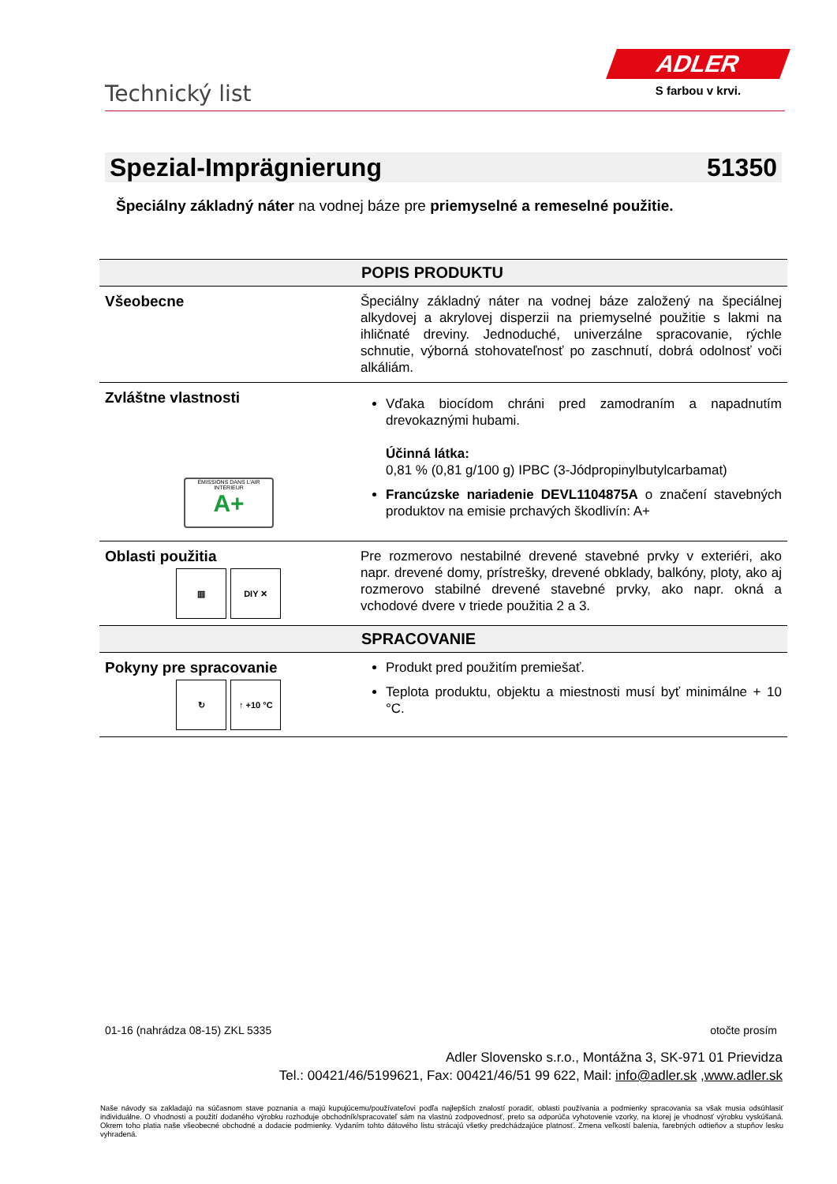Technický list
ADLER
S farbou v krvi.
Spezial-Imprägnierung 51350
Špeciálny základný náter na vodnej báze pre priemyselné a remeselné použitie.
| POPIS PRODUKTU | |
| --- | --- |
| Všeobecne | Špeciálny základný náter na vodnej báze založený na špeciálnej alkydovej a akrylovej disperzii na priemyselné použitie s lakmi na ihličnaté dreviny. Jednoduché, univerzálne spracovanie, rýchle schnutie, výborná stohovateľnosť po zaschnutí, dobrá odolnosť voči alkáliám. |
| Zvláštne vlastnosti ÉMISSIONS DANS L'AIR INTÉRIEUR A+ | Vďaka biocídom chráni pred zamodraním a napadnutím drevokaznými hubami. Účinná látka: 0,81 % (0,81 g/100 g) IPBC (3-Jódpropinylbutylcarbamat) Francúzske nariadenie DEVL1104875A o značení stavebných produktov na emisie prchavých škodlivín: A+ |
| Oblasti použitia ▥ DIY ✕ | Pre rozmerovo nestabilné drevené stavebné prvky v exteriéri, ako napr. drevené domy, prístrešky, drevené obklady, balkóny, ploty, ako aj rozmerovo stabilné drevené stavebné prvky, ako napr. okná a vchodové dvere v triede použitia 2 a 3. |
| SPRACOVANIE | |
| Pokyny pre spracovanie ↻ ↑ +10 °C | Produkt pred použitím premiešať. Teplota produktu, objektu a miestnosti musí byť minimálne + 10 °C. |
01-16 (nahrádza 08-15) ZKL 5335 otočte prosím
Adler Slovensko s.r.o., Montážna 3, SK-971 01 Prievidza
Tel.: 00421/46/5199621, Fax: 00421/46/51 99 622, Mail: info@adler.sk ,www.adler.sk
Naše návody sa zakladajú na súčasnom stave poznania a majú kupujúcemu/používateľovi podľa najlepších znalostí poradiť, oblasti používania a podmienky spracovania sa však musia odsúhlasiť individuálne. O vhodnosti a použití dodaného výrobku rozhoduje obchodník/spracovateľ sám na vlastnú zodpovednosť, preto sa odporúča vyhotovenie vzorky, na ktorej je vhodnosť výrobku vyskúšaná. Okrem toho platia naše všeobecné obchodné a dodacie podmienky. Vydaním tohto dátového listu strácajú všetky predchádzajúce platnosť. Zmena veľkostí balenia, farebných odtieňov a stupňov lesku vyhradená.